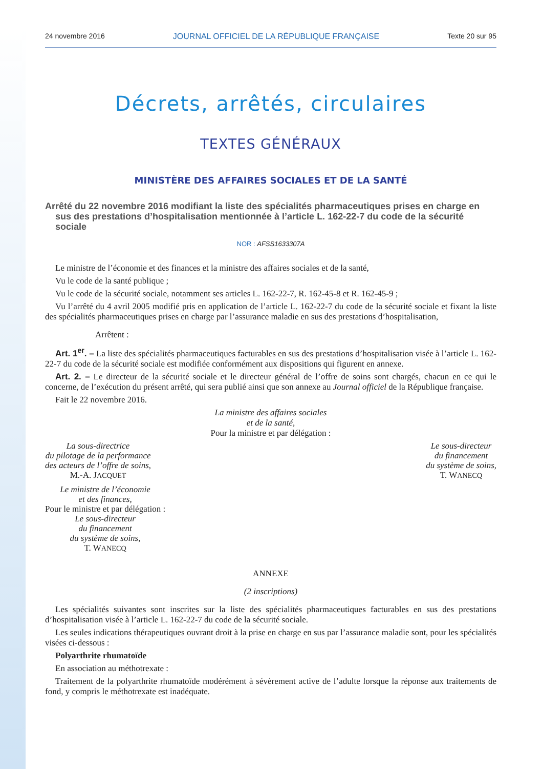24 novembre 2016 JOURNAL OFFICIEL DE LA RÉPUBLIQUE FRANÇAISE Texte 20 sur 95
Décrets, arrêtés, circulaires
TEXTES GÉNÉRAUX
MINISTÈRE DES AFFAIRES SOCIALES ET DE LA SANTÉ
Arrêté du 22 novembre 2016 modifiant la liste des spécialités pharmaceutiques prises en charge en sus des prestations d’hospitalisation mentionnée à l’article L. 162-22-7 du code de la sécurité sociale
NOR : AFSS1633307A
Le ministre de l’économie et des finances et la ministre des affaires sociales et de la santé,
Vu le code de la santé publique ;
Vu le code de la sécurité sociale, notamment ses articles L. 162-22-7, R. 162-45-8 et R. 162-45-9 ;
Vu l’arrêté du 4 avril 2005 modifié pris en application de l’article L. 162-22-7 du code de la sécurité sociale et fixant la liste des spécialités pharmaceutiques prises en charge par l’assurance maladie en sus des prestations d’hospitalisation,
Arrêtent :
Art. 1<sup>er</sup>. – La liste des spécialités pharmaceutiques facturables en sus des prestations d’hospitalisation visée à l’article L. 162-22-7 du code de la sécurité sociale est modifiée conformément aux dispositions qui figurent en annexe.
Art. 2. – Le directeur de la sécurité sociale et le directeur général de l’offre de soins sont chargés, chacun en ce qui le concerne, de l’exécution du présent arrêté, qui sera publié ainsi que son annexe au Journal officiel de la République française.
Fait le 22 novembre 2016.
La ministre des affaires sociales
et de la santé,
Pour la ministre et par délégation :
La sous-directrice
du pilotage de la performance
des acteurs de l’offre de soins,
M.-A. JACQUET
Le sous-directeur
du financement
du système de soins,
T. WANECQ
Le ministre de l’économie
et des finances,
Pour le ministre et par délégation :
Le sous-directeur
du financement
du système de soins,
T. WANECQ
ANNEXE
(2 inscriptions)
Les spécialités suivantes sont inscrites sur la liste des spécialités pharmaceutiques facturables en sus des prestations d’hospitalisation visée à l’article L. 162-22-7 du code de la sécurité sociale.
Les seules indications thérapeutiques ouvrant droit à la prise en charge en sus par l’assurance maladie sont, pour les spécialités visées ci-dessous :
Polyarthrite rhumatoïde
En association au méthotrexate :
Traitement de la polyarthrite rhumatoïde modérément à sévèrement active de l’adulte lorsque la réponse aux traitements de fond, y compris le méthotrexate est inadéquate.